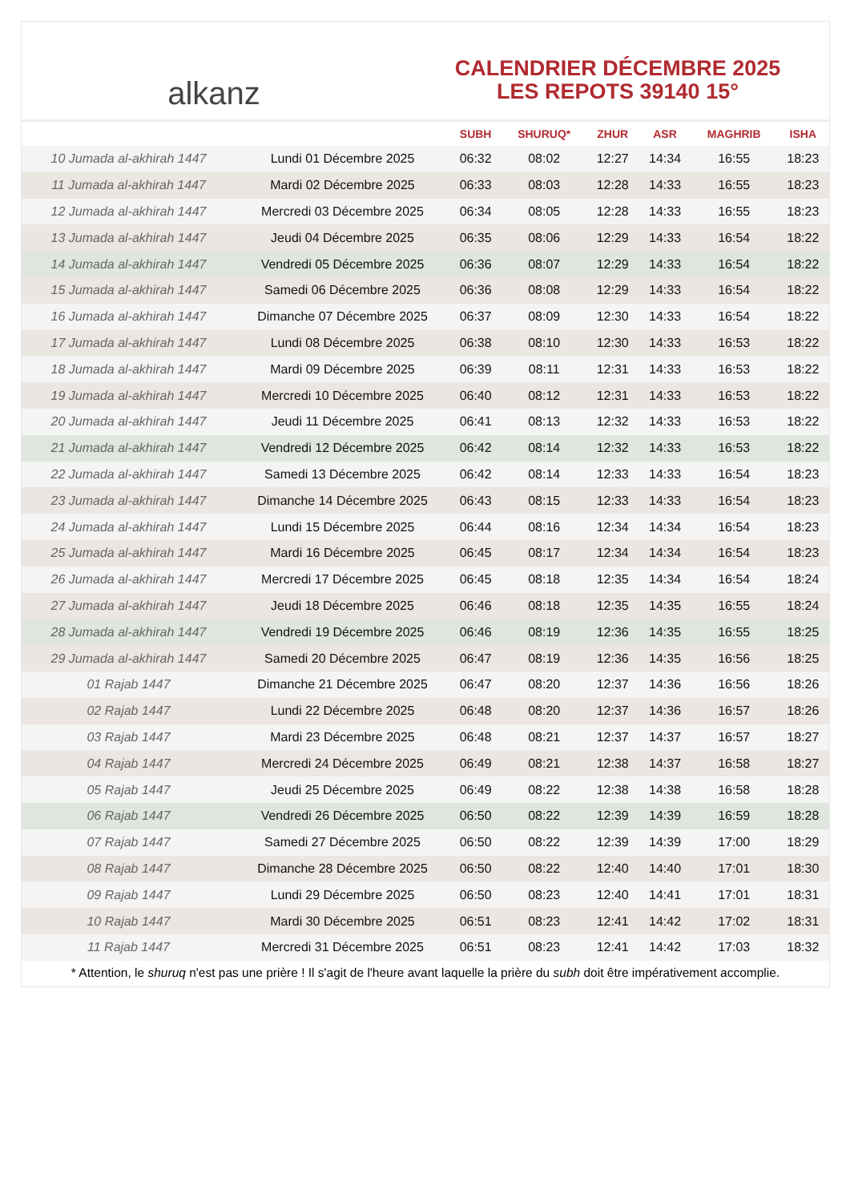alkanz
CALENDRIER DÉCEMBRE 2025
LES REPOTS 39140 15°
| | | SUBH | SHURUQ* | ZHUR | ASR | MAGHRIB | ISHA |
| --- | --- | --- | --- | --- | --- | --- | --- |
| 10 Jumada al-akhirah 1447 | Lundi 01 Décembre 2025 | 06:32 | 08:02 | 12:27 | 14:34 | 16:55 | 18:23 |
| 11 Jumada al-akhirah 1447 | Mardi 02 Décembre 2025 | 06:33 | 08:03 | 12:28 | 14:33 | 16:55 | 18:23 |
| 12 Jumada al-akhirah 1447 | Mercredi 03 Décembre 2025 | 06:34 | 08:05 | 12:28 | 14:33 | 16:55 | 18:23 |
| 13 Jumada al-akhirah 1447 | Jeudi 04 Décembre 2025 | 06:35 | 08:06 | 12:29 | 14:33 | 16:54 | 18:22 |
| 14 Jumada al-akhirah 1447 | Vendredi 05 Décembre 2025 | 06:36 | 08:07 | 12:29 | 14:33 | 16:54 | 18:22 |
| 15 Jumada al-akhirah 1447 | Samedi 06 Décembre 2025 | 06:36 | 08:08 | 12:29 | 14:33 | 16:54 | 18:22 |
| 16 Jumada al-akhirah 1447 | Dimanche 07 Décembre 2025 | 06:37 | 08:09 | 12:30 | 14:33 | 16:54 | 18:22 |
| 17 Jumada al-akhirah 1447 | Lundi 08 Décembre 2025 | 06:38 | 08:10 | 12:30 | 14:33 | 16:53 | 18:22 |
| 18 Jumada al-akhirah 1447 | Mardi 09 Décembre 2025 | 06:39 | 08:11 | 12:31 | 14:33 | 16:53 | 18:22 |
| 19 Jumada al-akhirah 1447 | Mercredi 10 Décembre 2025 | 06:40 | 08:12 | 12:31 | 14:33 | 16:53 | 18:22 |
| 20 Jumada al-akhirah 1447 | Jeudi 11 Décembre 2025 | 06:41 | 08:13 | 12:32 | 14:33 | 16:53 | 18:22 |
| 21 Jumada al-akhirah 1447 | Vendredi 12 Décembre 2025 | 06:42 | 08:14 | 12:32 | 14:33 | 16:53 | 18:22 |
| 22 Jumada al-akhirah 1447 | Samedi 13 Décembre 2025 | 06:42 | 08:14 | 12:33 | 14:33 | 16:54 | 18:23 |
| 23 Jumada al-akhirah 1447 | Dimanche 14 Décembre 2025 | 06:43 | 08:15 | 12:33 | 14:33 | 16:54 | 18:23 |
| 24 Jumada al-akhirah 1447 | Lundi 15 Décembre 2025 | 06:44 | 08:16 | 12:34 | 14:34 | 16:54 | 18:23 |
| 25 Jumada al-akhirah 1447 | Mardi 16 Décembre 2025 | 06:45 | 08:17 | 12:34 | 14:34 | 16:54 | 18:23 |
| 26 Jumada al-akhirah 1447 | Mercredi 17 Décembre 2025 | 06:45 | 08:18 | 12:35 | 14:34 | 16:54 | 18:24 |
| 27 Jumada al-akhirah 1447 | Jeudi 18 Décembre 2025 | 06:46 | 08:18 | 12:35 | 14:35 | 16:55 | 18:24 |
| 28 Jumada al-akhirah 1447 | Vendredi 19 Décembre 2025 | 06:46 | 08:19 | 12:36 | 14:35 | 16:55 | 18:25 |
| 29 Jumada al-akhirah 1447 | Samedi 20 Décembre 2025 | 06:47 | 08:19 | 12:36 | 14:35 | 16:56 | 18:25 |
| 01 Rajab 1447 | Dimanche 21 Décembre 2025 | 06:47 | 08:20 | 12:37 | 14:36 | 16:56 | 18:26 |
| 02 Rajab 1447 | Lundi 22 Décembre 2025 | 06:48 | 08:20 | 12:37 | 14:36 | 16:57 | 18:26 |
| 03 Rajab 1447 | Mardi 23 Décembre 2025 | 06:48 | 08:21 | 12:37 | 14:37 | 16:57 | 18:27 |
| 04 Rajab 1447 | Mercredi 24 Décembre 2025 | 06:49 | 08:21 | 12:38 | 14:37 | 16:58 | 18:27 |
| 05 Rajab 1447 | Jeudi 25 Décembre 2025 | 06:49 | 08:22 | 12:38 | 14:38 | 16:58 | 18:28 |
| 06 Rajab 1447 | Vendredi 26 Décembre 2025 | 06:50 | 08:22 | 12:39 | 14:39 | 16:59 | 18:28 |
| 07 Rajab 1447 | Samedi 27 Décembre 2025 | 06:50 | 08:22 | 12:39 | 14:39 | 17:00 | 18:29 |
| 08 Rajab 1447 | Dimanche 28 Décembre 2025 | 06:50 | 08:22 | 12:40 | 14:40 | 17:01 | 18:30 |
| 09 Rajab 1447 | Lundi 29 Décembre 2025 | 06:50 | 08:23 | 12:40 | 14:41 | 17:01 | 18:31 |
| 10 Rajab 1447 | Mardi 30 Décembre 2025 | 06:51 | 08:23 | 12:41 | 14:42 | 17:02 | 18:31 |
| 11 Rajab 1447 | Mercredi 31 Décembre 2025 | 06:51 | 08:23 | 12:41 | 14:42 | 17:03 | 18:32 |
* Attention, le shuruq n'est pas une prière ! Il s'agit de l'heure avant laquelle la prière du subh doit être impérativement accomplie.